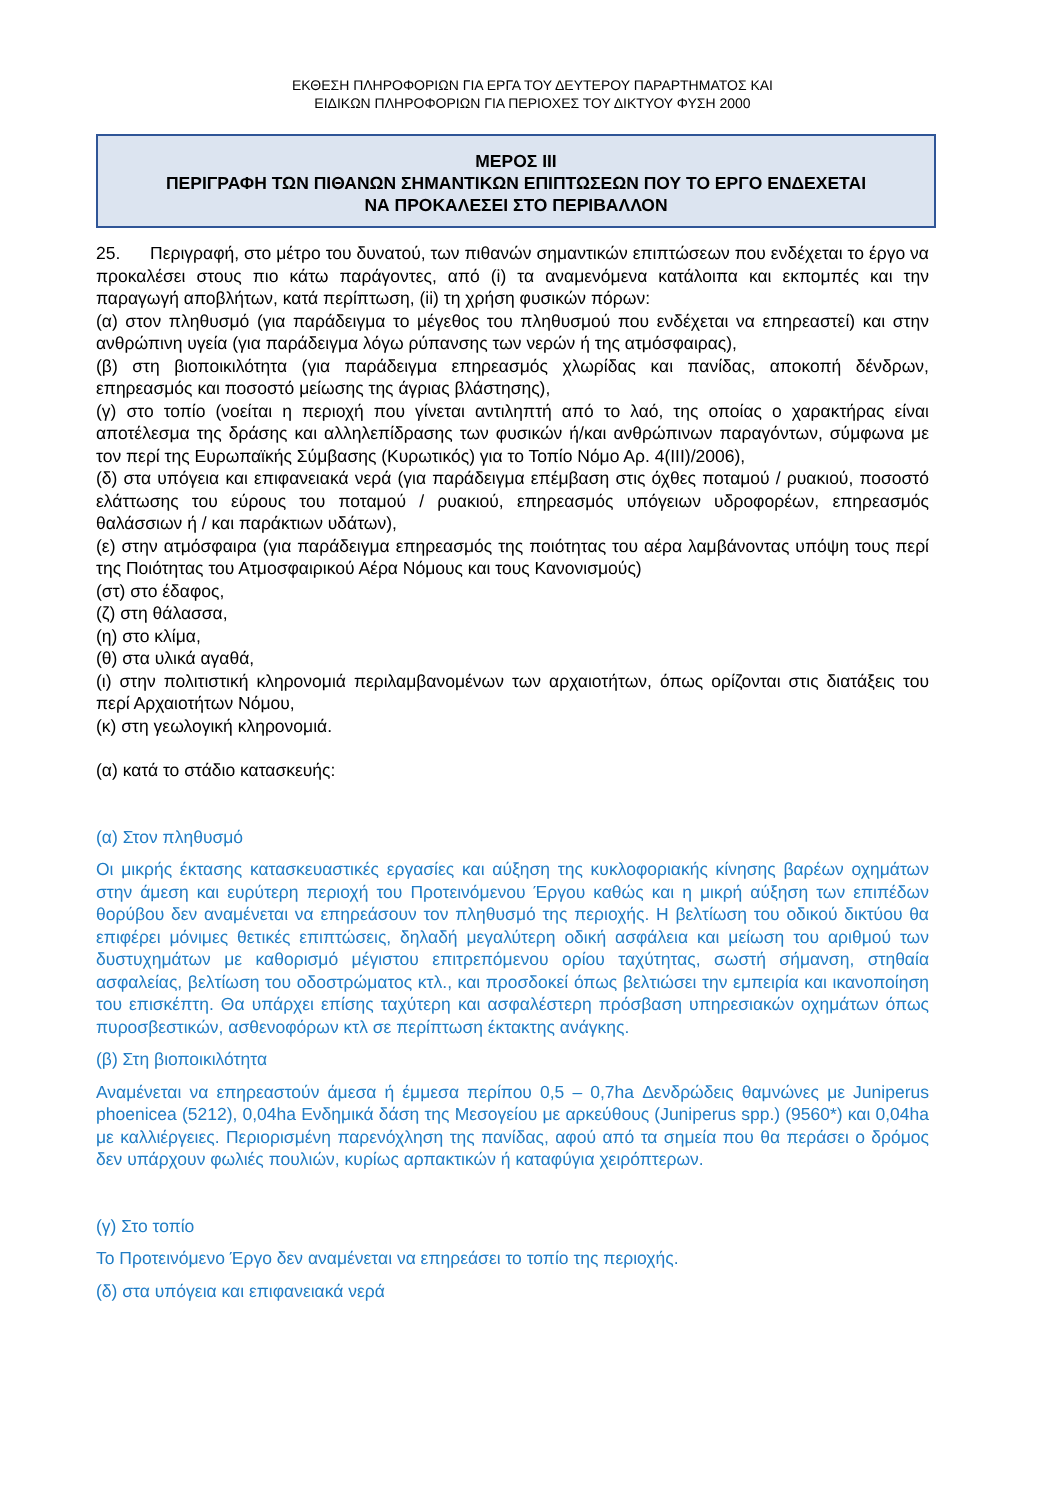ΕΚΘΕΣΗ ΠΛΗΡΟΦΟΡΙΩΝ ΓΙΑ ΕΡΓΑ ΤΟΥ ΔΕΥΤΕΡΟΥ ΠΑΡΑΡΤΗΜΑΤΟΣ ΚΑΙ
ΕΙΔΙΚΩΝ ΠΛΗΡΟΦΟΡΙΩΝ ΓΙΑ ΠΕΡΙΟΧΕΣ ΤΟΥ ΔΙΚΤΥΟΥ ΦΥΣΗ 2000
ΜΕΡΟΣ ΙΙΙ
ΠΕΡΙΓΡΑΦΗ ΤΩΝ ΠΙΘΑΝΩΝ ΣΗΜΑΝΤΙΚΩΝ ΕΠΙΠΤΩΣΕΩΝ ΠΟΥ ΤΟ ΕΡΓΟ ΕΝΔΕΧΕΤΑΙ
ΝΑ ΠΡΟΚΑΛΕΣΕΙ ΣΤΟ ΠΕΡΙΒΑΛΛΟΝ
25. Περιγραφή, στο μέτρο του δυνατού, των πιθανών σημαντικών επιπτώσεων που ενδέχεται το έργο να προκαλέσει στους πιο κάτω παράγοντες, από (i) τα αναμενόμενα κατάλοιπα και εκπομπές και την παραγωγή αποβλήτων, κατά περίπτωση, (ii) τη χρήση φυσικών πόρων:
(α) στον πληθυσμό (για παράδειγμα το μέγεθος του πληθυσμού που ενδέχεται να επηρεαστεί) και στην ανθρώπινη υγεία (για παράδειγμα λόγω ρύπανσης των νερών ή της ατμόσφαιρας),
(β) στη βιοποικιλότητα (για παράδειγμα επηρεασμός χλωρίδας και πανίδας, αποκοπή δένδρων, επηρεασμός και ποσοστό μείωσης της άγριας βλάστησης),
(γ) στο τοπίο (νοείται η περιοχή που γίνεται αντιληπτή από το λαό, της οποίας ο χαρακτήρας είναι αποτέλεσμα της δράσης και αλληλεπίδρασης των φυσικών ή/και ανθρώπινων παραγόντων, σύμφωνα με τον περί της Ευρωπαϊκής Σύμβασης (Κυρωτικός) για το Τοπίο Νόμο Αρ. 4(ΙΙΙ)/2006),
(δ) στα υπόγεια και επιφανειακά νερά (για παράδειγμα επέμβαση στις όχθες ποταμού / ρυακιού, ποσοστό ελάττωσης του εύρους του ποταμού / ρυακιού, επηρεασμός υπόγειων υδροφορέων, επηρεασμός θαλάσσιων ή / και παράκτιων υδάτων),
(ε) στην ατμόσφαιρα (για παράδειγμα επηρεασμός της ποιότητας του αέρα λαμβάνοντας υπόψη τους περί της Ποιότητας του Ατμοσφαιρικού Αέρα Νόμους και τους Κανονισμούς)
(στ) στο έδαφος,
(ζ) στη θάλασσα,
(η) στο κλίμα,
(θ) στα υλικά αγαθά,
(ι) στην πολιτιστική κληρονομιά περιλαμβανομένων των αρχαιοτήτων, όπως ορίζονται στις διατάξεις του περί Αρχαιοτήτων Νόμου,
(κ) στη γεωλογική κληρονομιά.
(α) κατά το στάδιο κατασκευής:
(α) Στον πληθυσμό
Οι μικρής έκτασης κατασκευαστικές εργασίες και αύξηση της κυκλοφοριακής κίνησης βαρέων οχημάτων στην άμεση και ευρύτερη περιοχή του Προτεινόμενου Έργου καθώς και η μικρή αύξηση των επιπέδων θορύβου δεν αναμένεται να επηρεάσουν τον πληθυσμό της περιοχής. Η βελτίωση του οδικού δικτύου θα επιφέρει μόνιμες θετικές επιπτώσεις, δηλαδή μεγαλύτερη οδική ασφάλεια και μείωση του αριθμού των δυστυχημάτων με καθορισμό μέγιστου επιτρεπόμενου ορίου ταχύτητας, σωστή σήμανση, στηθαία ασφαλείας, βελτίωση του οδοστρώματος κτλ., και προσδοκεί όπως βελτιώσει την εμπειρία και ικανοποίηση του επισκέπτη. Θα υπάρχει επίσης ταχύτερη και ασφαλέστερη πρόσβαση υπηρεσιακών οχημάτων όπως πυροσβεστικών, ασθενοφόρων κτλ σε περίπτωση έκτακτης ανάγκης.
(β) Στη βιοποικιλότητα
Αναμένεται να επηρεαστούν άμεσα ή έμμεσα περίπου 0,5 – 0,7ha Δενδρώδεις θαμνώνες με Juniperus phoenicea (5212), 0,04ha Ενδημικά δάση της Μεσογείου με αρκεύθους (Juniperus spp.) (9560*) και 0,04ha με καλλιέργειες. Περιορισμένη παρενόχληση της πανίδας, αφού από τα σημεία που θα περάσει ο δρόμος δεν υπάρχουν φωλιές πουλιών, κυρίως αρπακτικών ή καταφύγια χειρόπτερων.
(γ) Στο τοπίο
Το Προτεινόμενο Έργο δεν αναμένεται να επηρεάσει το τοπίο της περιοχής.
(δ) στα υπόγεια και επιφανειακά νερά